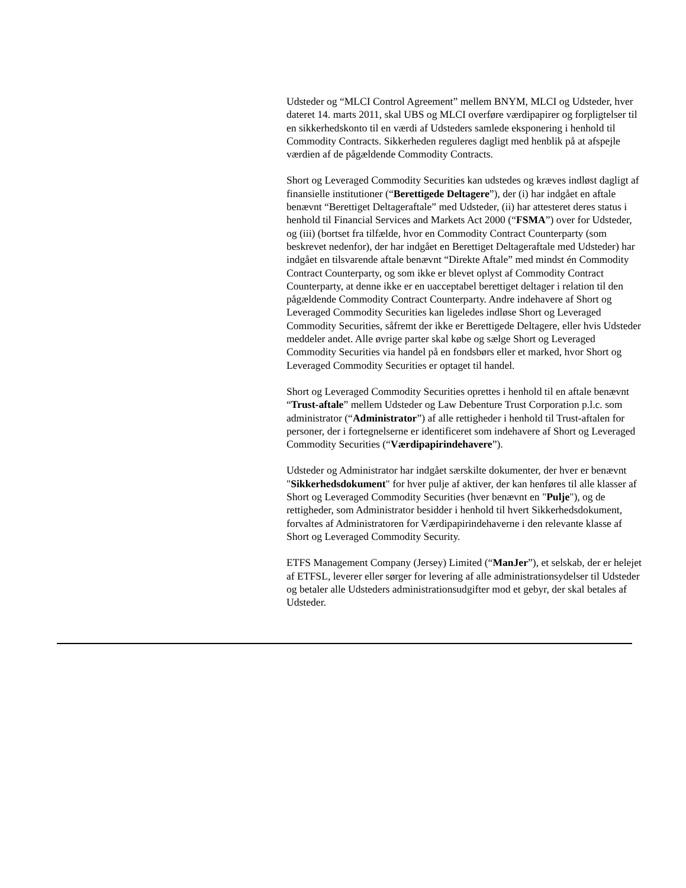Udsteder og “MLCI Control Agreement” mellem BNYM, MLCI og Udsteder, hver dateret 14. marts 2011, skal UBS og MLCI overføre værdipapirer og forpligtelser til en sikkerhedskonto til en værdi af Udsteders samlede eksponering i henhold til Commodity Contracts. Sikkerheden reguleres dagligt med henblik på at afspejle værdien af de pågældende Commodity Contracts.
Short og Leveraged Commodity Securities kan udstedes og kræves indløst dagligt af finansielle institutioner (“Berettigede Deltagere”), der (i) har indgået en aftale benævnt “Berettiget Deltageraftale” med Udsteder, (ii) har attesteret deres status i henhold til Financial Services and Markets Act 2000 (“FSMA”) over for Udsteder, og (iii) (bortset fra tilfælde, hvor en Commodity Contract Counterparty (som beskrevet nedenfor), der har indgået en Berettiget Deltageraftale med Udsteder) har indgået en tilsvarende aftale benævnt “Direkte Aftale” med mindst én Commodity Contract Counterparty, og som ikke er blevet oplyst af Commodity Contract Counterparty, at denne ikke er en uacceptabel berettiget deltager i relation til den pågældende Commodity Contract Counterparty. Andre indehavere af Short og Leveraged Commodity Securities kan ligeledes indløse Short og Leveraged Commodity Securities, såfremt der ikke er Berettigede Deltagere, eller hvis Udsteder meddeler andet. Alle øvrige parter skal købe og sælge Short og Leveraged Commodity Securities via handel på en fondsbørs eller et marked, hvor Short og Leveraged Commodity Securities er optaget til handel.
Short og Leveraged Commodity Securities oprettes i henhold til en aftale benævnt “Trust-aftale” mellem Udsteder og Law Debenture Trust Corporation p.l.c. som administrator (“Administrator”) af alle rettigheder i henhold til Trust-aftalen for personer, der i fortegnelserne er identificeret som indehavere af Short og Leveraged Commodity Securities (“Værdipapirindehavere”).
Udsteder og Administrator har indgået særskilte dokumenter, der hver er benævnt "Sikkerhedsdokument" for hver pulje af aktiver, der kan henføres til alle klasser af Short og Leveraged Commodity Securities (hver benævnt en "Pulje"), og de rettigheder, som Administrator besidder i henhold til hvert Sikkerhedsdokument, forvaltes af Administratoren for Værdipapirindehaverne i den relevante klasse af Short og Leveraged Commodity Security.
ETFS Management Company (Jersey) Limited (“ManJer”), et selskab, der er helejet af ETFSL, leverer eller sørger for levering af alle administrationsydelser til Udsteder og betaler alle Udsteders administrationsudgifter mod et gebyr, der skal betales af Udsteder.